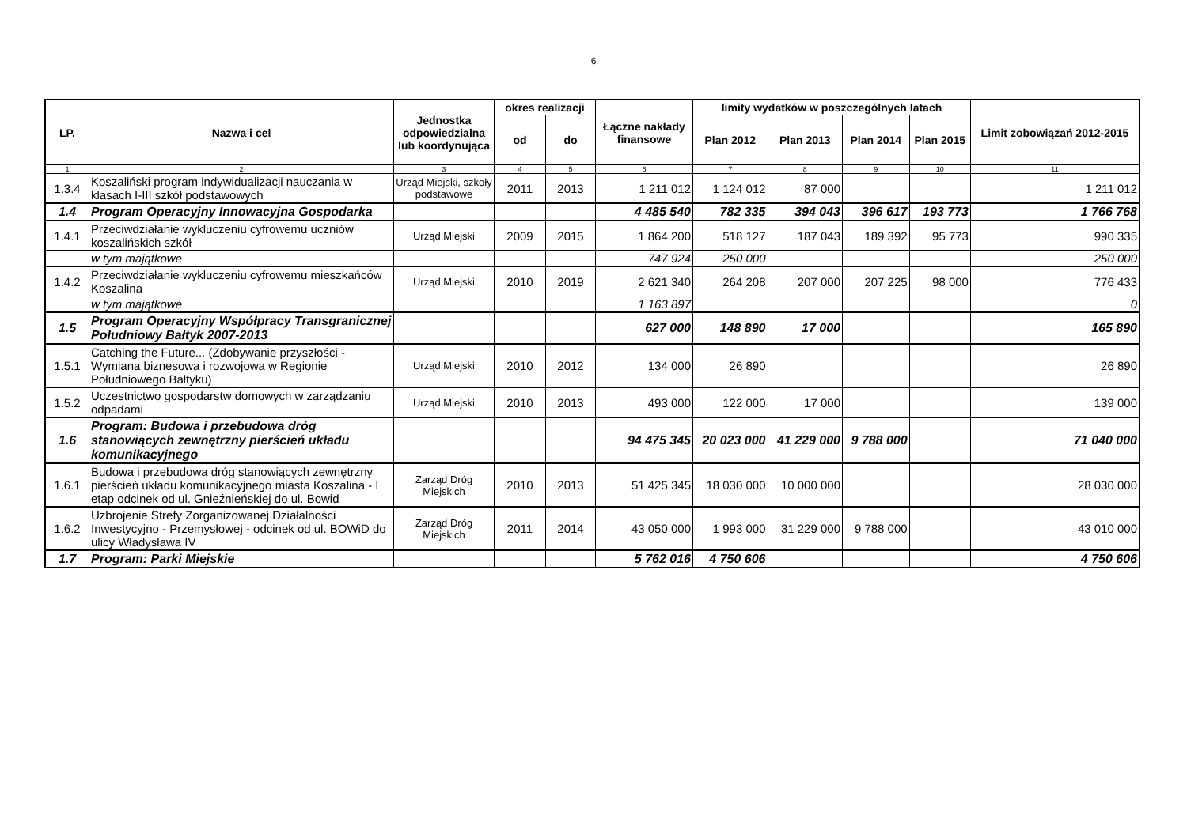6
| LP. | Nazwa i cel | Jednostka odpowiedzialna lub koordynująca | okres realizacji | | Łączne nakłady finansowe | limity wydatków w poszczególnych latach | | | | Limit zobowiązań 2012-2015 |
| --- | --- | --- | --- | --- | --- | --- | --- | --- | --- | --- |
| | | | od | do | | Plan 2012 | Plan 2013 | Plan 2014 | Plan 2015 | |
| 1 | 2 | 3 | 4 | 5 | 6 | 7 | 8 | 9 | 10 | 11 |
| 1.3.4 | Koszaliński program indywidualizacji nauczania w klasach I-III szkół podstawowych | Urząd Miejski, szkoły podstawowe | 2011 | 2013 | 1 211 012 | 1 124 012 | 87 000 | | | 1 211 012 |
| 1.4 | Program Operacyjny Innowacyjna Gospodarka | | | | 4 485 540 | 782 335 | 394 043 | 396 617 | 193 773 | 1 766 768 |
| 1.4.1 | Przeciwdziałanie wykluczeniu cyfrowemu uczniów koszalińskich szkół | Urząd Miejski | 2009 | 2015 | 1 864 200 | 518 127 | 187 043 | 189 392 | 95 773 | 990 335 |
| | w tym majątkowe | | | | 747 924 | 250 000 | | | | 250 000 |
| 1.4.2 | Przeciwdziałanie wykluczeniu cyfrowemu mieszkańców Koszalina | Urząd Miejski | 2010 | 2019 | 2 621 340 | 264 208 | 207 000 | 207 225 | 98 000 | 776 433 |
| | w tym majątkowe | | | | 1 163 897 | | | | | 0 |
| 1.5 | Program Operacyjny Współpracy Transgranicznej Południowy Bałtyk 2007-2013 | | | | 627 000 | 148 890 | 17 000 | | | 165 890 |
| 1.5.1 | Catching the Future... (Zdobywanie przyszłości - Wymiana biznesowa i rozwojowa w Regionie Południowego Bałtyku) | Urząd Miejski | 2010 | 2012 | 134 000 | 26 890 | | | | 26 890 |
| 1.5.2 | Uczestnictwo gospodarstw domowych w zarządzaniu odpadami | Urząd Miejski | 2010 | 2013 | 493 000 | 122 000 | 17 000 | | | 139 000 |
| 1.6 | Program: Budowa i przebudowa dróg stanowiących zewnętrzny pierścień układu komunikacyjnego | | | | 94 475 345 | 20 023 000 | 41 229 000 | 9 788 000 | | 71 040 000 |
| 1.6.1 | Budowa i przebudowa dróg stanowiących zewnętrzny pierścień układu komunikacyjnego miasta Koszalina - I etap odcinek od ul. Gnieźnieńskiej do ul. Bowid | Zarząd Dróg Miejskich | 2010 | 2013 | 51 425 345 | 18 030 000 | 10 000 000 | | | 28 030 000 |
| 1.6.2 | Uzbrojenie Strefy Zorganizowanej Działalności Inwestycyjno - Przemysłowej - odcinek od ul. BOWiD do ulicy Władysława IV | Zarząd Dróg Miejskich | 2011 | 2014 | 43 050 000 | 1 993 000 | 31 229 000 | 9 788 000 | | 43 010 000 |
| 1.7 | Program: Parki Miejskie | | | | 5 762 016 | 4 750 606 | | | | 4 750 606 |